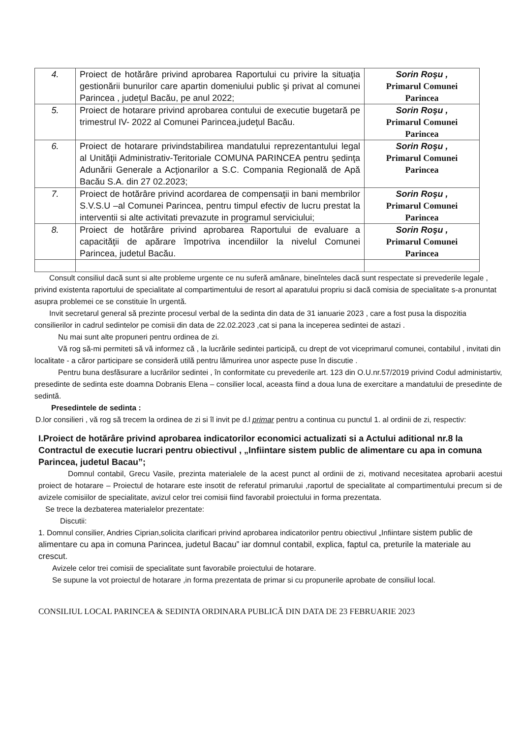| 4. | Proiect de hotărâre privind aprobarea Raportului cu privire la situaţia gestionării bunurilor care apartin domeniului public şi privat al comunei Parincea , judeţul Bacău, pe anul 2022; | Sorin Roşu , Primarul Comunei Parincea |
| 5. | Proiect de hotarare privind aprobarea contului de executie bugetară pe trimestrul IV- 2022 al Comunei Parincea,judeţul Bacău. | Sorin Roşu , Primarul Comunei Parincea |
| 6. | Proiect de hotarare privindstabilirea mandatului reprezentantului legal al Unităţii Administrativ-Teritoriale COMUNA PARINCEA pentru şedinţa Adunării Generale a Acţionarilor a S.C. Compania Regională de Apă Bacău S.A. din 27 02.2023; | Sorin Roşu , Primarul Comunei Parincea |
| 7. | Proiect de hotărâre privind acordarea de compensaţii in bani membrilor S.V.S.U –al Comunei Parincea, pentru timpul efectiv de lucru prestat la interventii si alte activitati prevazute in programul serviciului; | Sorin Roşu , Primarul Comunei Parincea |
| 8. | Proiect de hotărâre privind aprobarea Raportului de evaluare a capacităţii de apărare împotriva incendiilor la nivelul Comunei Parincea, judetul Bacău. | Sorin Roşu , Primarul Comunei Parincea |
Consult consiliul dacă sunt si alte probleme urgente ce nu suferă amânare, bineînteles dacă sunt respectate si prevederile legale , privind existenta raportului de specialitate al compartimentului de resort al aparatului propriu si dacă comisia de specialitate s-a pronuntat asupra problemei ce se constituie în urgentă.
Invit secretarul general să prezinte procesul verbal de la sedinta din data de 31 ianuarie 2023 , care a fost pusa la dispozitia consilierilor in cadrul sedintelor pe comisii din data de 22.02.2023 ,cat si pana la inceperea sedintei de astazi .
Nu mai sunt alte propuneri pentru ordinea de zi.
Vă rog să-mi permiteti să vă informez că , la lucrările sedintei participă, cu drept de vot viceprimarul comunei, contabilul , invitati din localitate - a căror participare se consideră utilă pentru lămurirea unor aspecte puse în discutie .
Pentru buna desfăsurare a lucrărilor sedintei , în conformitate cu prevederile art. 123 din O.U.nr.57/2019 privind Codul administartiv, presedinte de sedinta este doamna Dobranis Elena – consilier local, aceasta fiind a doua luna de exercitare a mandatului de presedinte de sedintă.
Presedintele de sedinta :
D.lor consilieri , vă rog să trecem la ordinea de zi si îl invit pe d.l primar pentru a continua cu punctul 1. al ordinii de zi, respectiv:
I.Proiect de hotărâre privind aprobarea indicatorilor economici actualizati si a Actului aditional nr.8 la Contractul de executie lucrari pentru obiectivul , „Infiintare sistem public de alimentare cu apa in comuna Parincea, judetul Bacau”;
Domnul contabil, Grecu Vasile, prezinta materialele de la acest punct al ordinii de zi, motivand necesitatea aprobarii acestui proiect de hotarare – Proiectul de hotarare este insotit de referatul primarului ,raportul de specialitate al compartimentului precum si de avizele comisiilor de specialitate, avizul celor trei comisii fiind favorabil proiectului in forma prezentata.
Se trece la dezbaterea materialelor prezentate:
Discutii:
1. Domnul consilier, Andries Ciprian,solicita clarificari privind aprobarea indicatorilor pentru obiectivul „Infiintare sistem public de alimentare cu apa in comuna Parincea, judetul Bacau” iar domnul contabil, explica, faptul ca, preturile la materiale au crescut.
Avizele celor trei comisii de specialitate sunt favorabile proiectului de hotarare.
Se supune la vot proiectul de hotarare ,in forma prezentata de primar si cu propunerile aprobate de consiliul local.
CONSILIUL LOCAL PARINCEA & SEDINTA ORDINARA PUBLICĂ DIN DATA DE 23 FEBRUARIE 2023